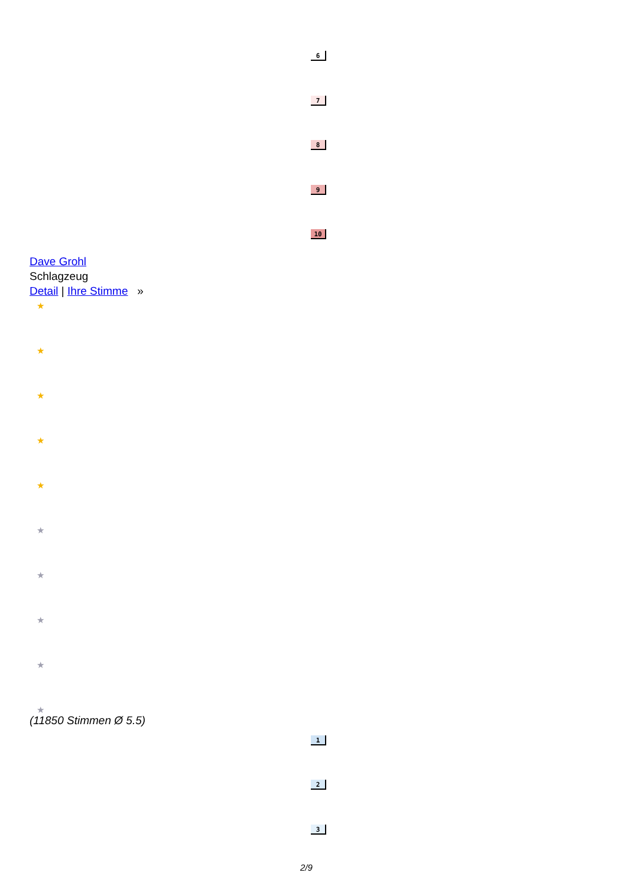6
7
8
9
10
Dave Grohl
Schlagzeug
Detail | Ihre Stimme »
★
★
★
★
★
★
★
★
★
★
(11850 Stimmen Ø 5.5)
1
2
3
2/9